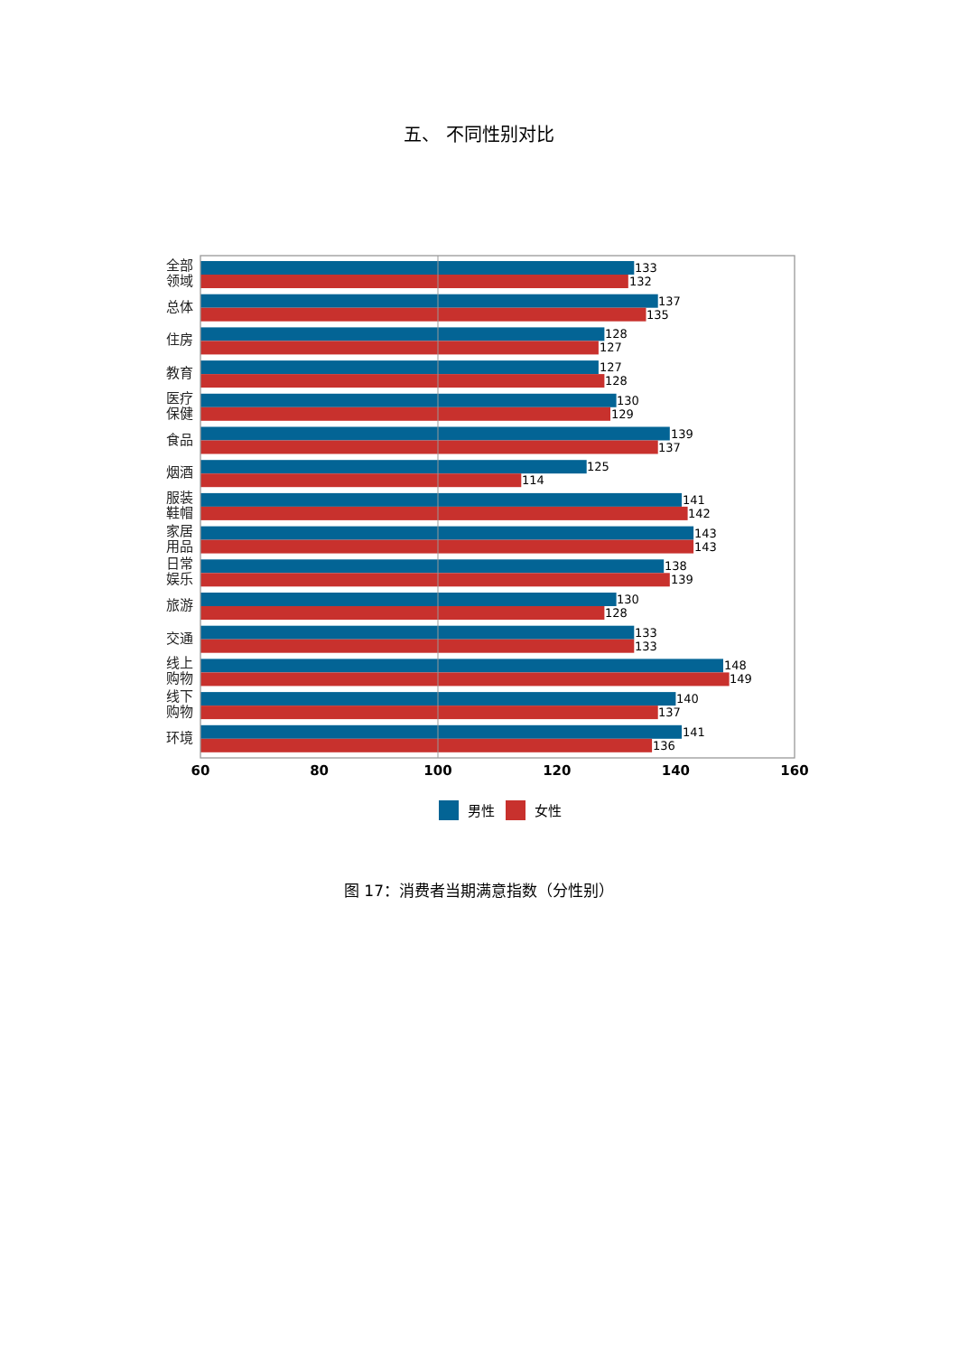五、 不同性别对比
全部
领域
总体
住房
教育
医疗
保健
食品
烟酒
服装
鞋帽
家居
用品
日常
娱乐
旅游
交通
线上
购物
线下
购物
环境
133
132
137
135
128
127
127
128
130
129
139
137
125
114
141
142
143
143
138
139
130
128
133
133
148
149
140
137
141
136
60
80
100
120
140
160
男性
女性
图 17：消费者当期满意指数（分性别）